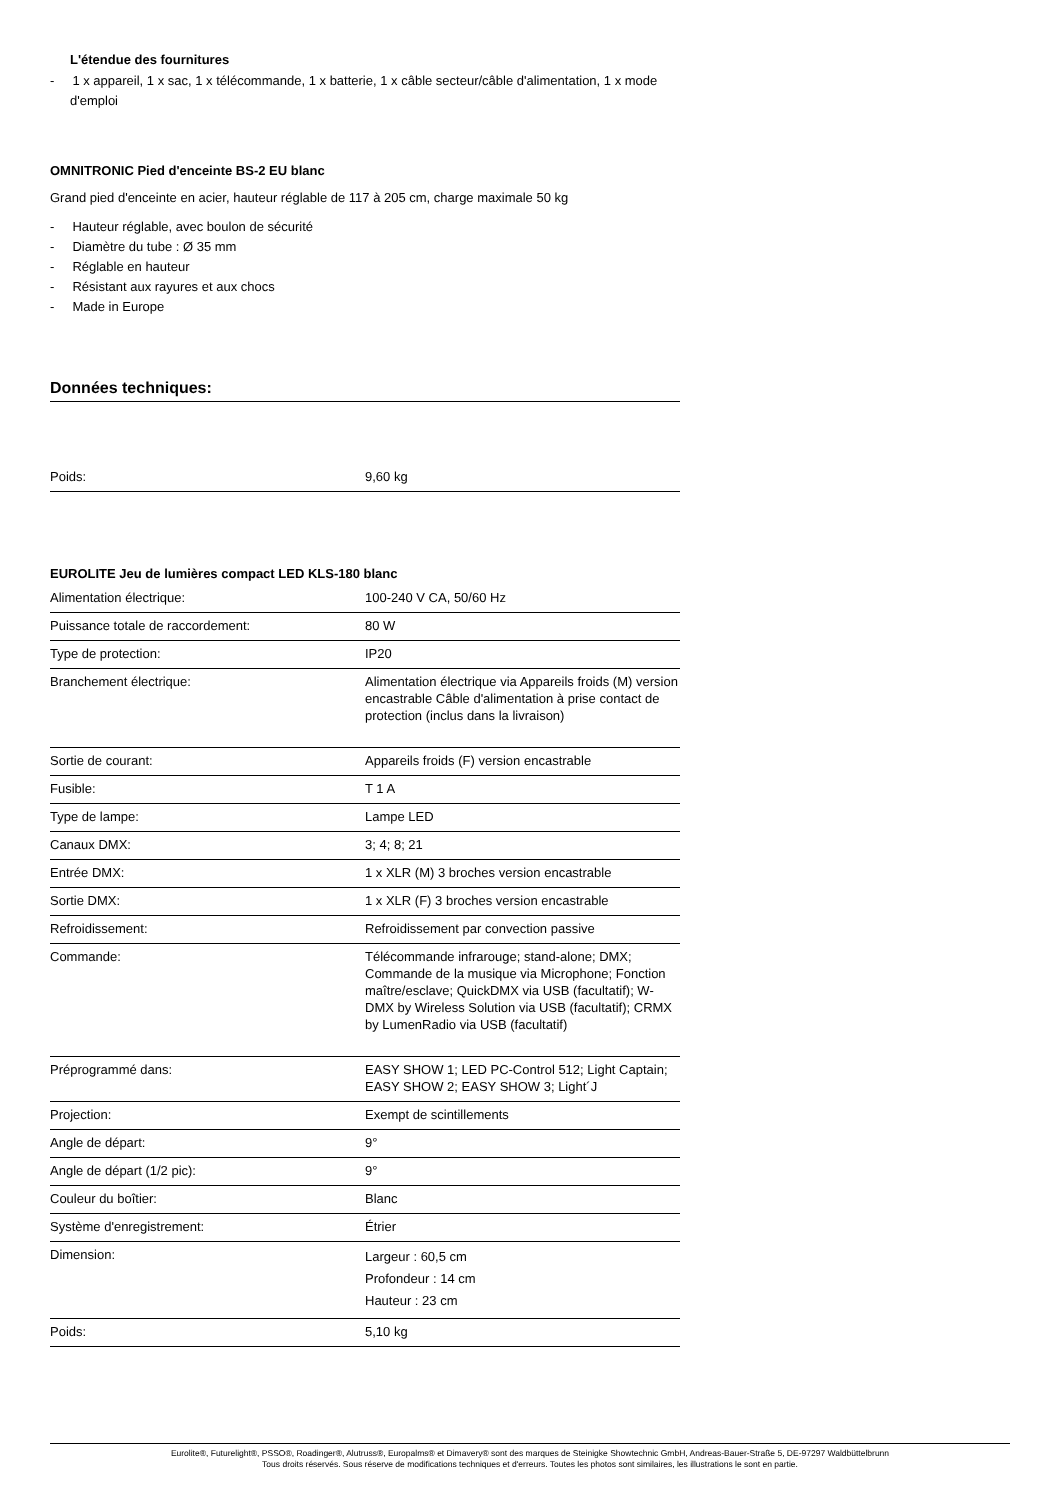L'étendue des fournitures
- 1 x appareil, 1 x sac, 1 x télécommande, 1 x batterie, 1 x câble secteur/câble d'alimentation, 1 x mode d'emploi
OMNITRONIC Pied d'enceinte BS-2 EU blanc
Grand pied d'enceinte en acier, hauteur réglable de 117 à 205 cm, charge maximale 50 kg
- Hauteur réglable, avec boulon de sécurité
- Diamètre du tube : Ø 35 mm
- Réglable en hauteur
- Résistant aux rayures et aux chocs
- Made in Europe
Données techniques:
| Poids: | 9,60 kg |
EUROLITE Jeu de lumières compact LED KLS-180 blanc
| Alimentation électrique: | 100-240 V CA, 50/60 Hz |
| Puissance totale de raccordement: | 80 W |
| Type de protection: | IP20 |
| Branchement électrique: | Alimentation électrique via Appareils froids (M) version encastrable Câble d'alimentation à prise contact de protection (inclus dans la livraison) |
| Sortie de courant: | Appareils froids (F) version encastrable |
| Fusible: | T 1 A |
| Type de lampe: | Lampe LED |
| Canaux DMX: | 3; 4; 8; 21 |
| Entrée DMX: | 1 x XLR (M) 3 broches version encastrable |
| Sortie DMX: | 1 x XLR (F) 3 broches version encastrable |
| Refroidissement: | Refroidissement par convection passive |
| Commande: | Télécommande infrarouge; stand-alone; DMX; Commande de la musique via Microphone; Fonction maître/esclave; QuickDMX via USB (facultatif); W-DMX by Wireless Solution via USB (facultatif); CRMX by LumenRadio via USB (facultatif) |
| Préprogrammé dans: | EASY SHOW 1; LED PC-Control 512; Light Captain; EASY SHOW 2; EASY SHOW 3; Light´J |
| Projection: | Exempt de scintillements |
| Angle de départ: | 9° |
| Angle de départ (1/2 pic): | 9° |
| Couleur du boîtier: | Blanc |
| Système d'enregistrement: | Étrier |
| Dimension: | Largeur : 60,5 cm Profondeur : 14 cm Hauteur : 23 cm |
| Poids: | 5,10 kg |
Eurolite®, Futurelight®, PSSO®, Roadinger®, Alutruss®, Europalms® et Dimavery® sont des marques de Steinigke Showtechnic GmbH, Andreas-Bauer-Straße 5, DE-97297 Waldbüttelbrunn
Tous droits réservés. Sous réserve de modifications techniques et d'erreurs. Toutes les photos sont similaires, les illustrations le sont en partie.